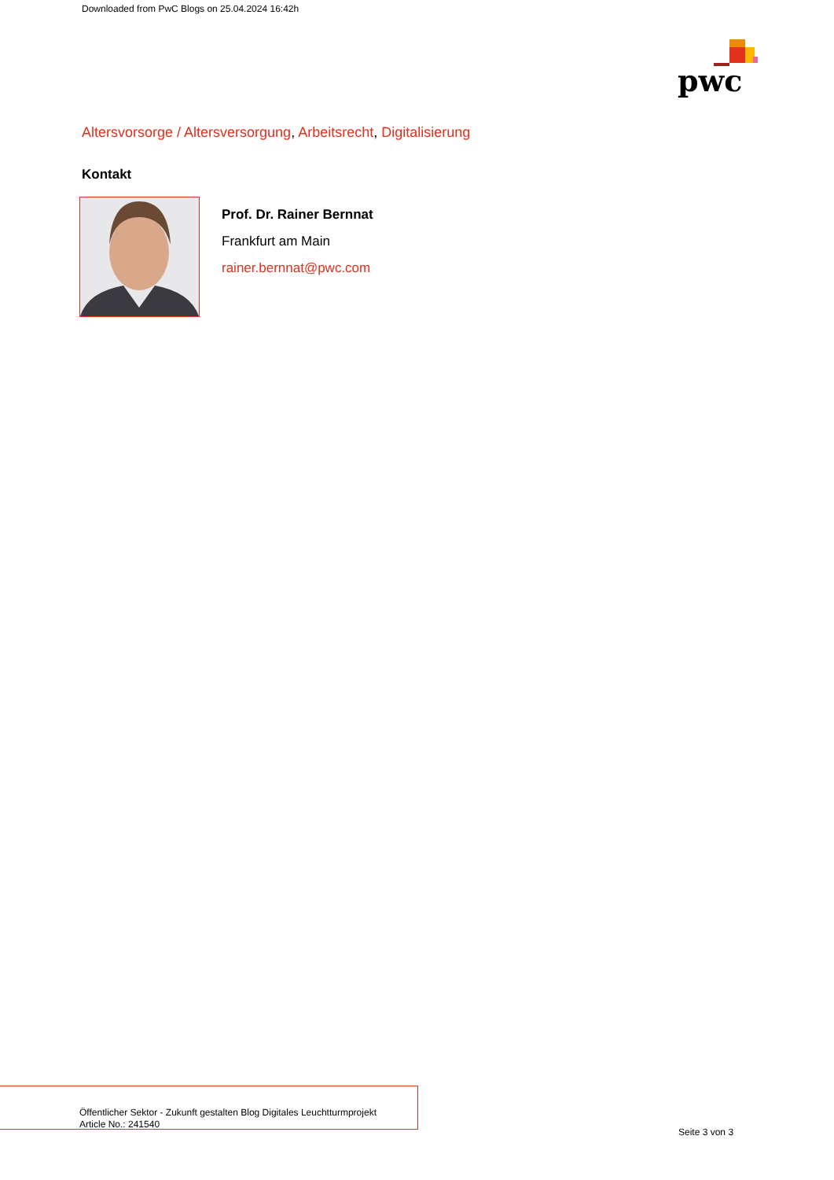Downloaded from PwC Blogs on 25.04.2024 16:42h
pwc
Altersvorsorge / Altersversorgung, Arbeitsrecht, Digitalisierung
Kontakt
Prof. Dr. Rainer Bernnat
Frankfurt am Main
rainer.bernnat@pwc.com
Öffentlicher Sektor - Zukunft gestalten Blog Digitales Leuchtturmprojekt
Article No.: 241540
Seite 3 von 3